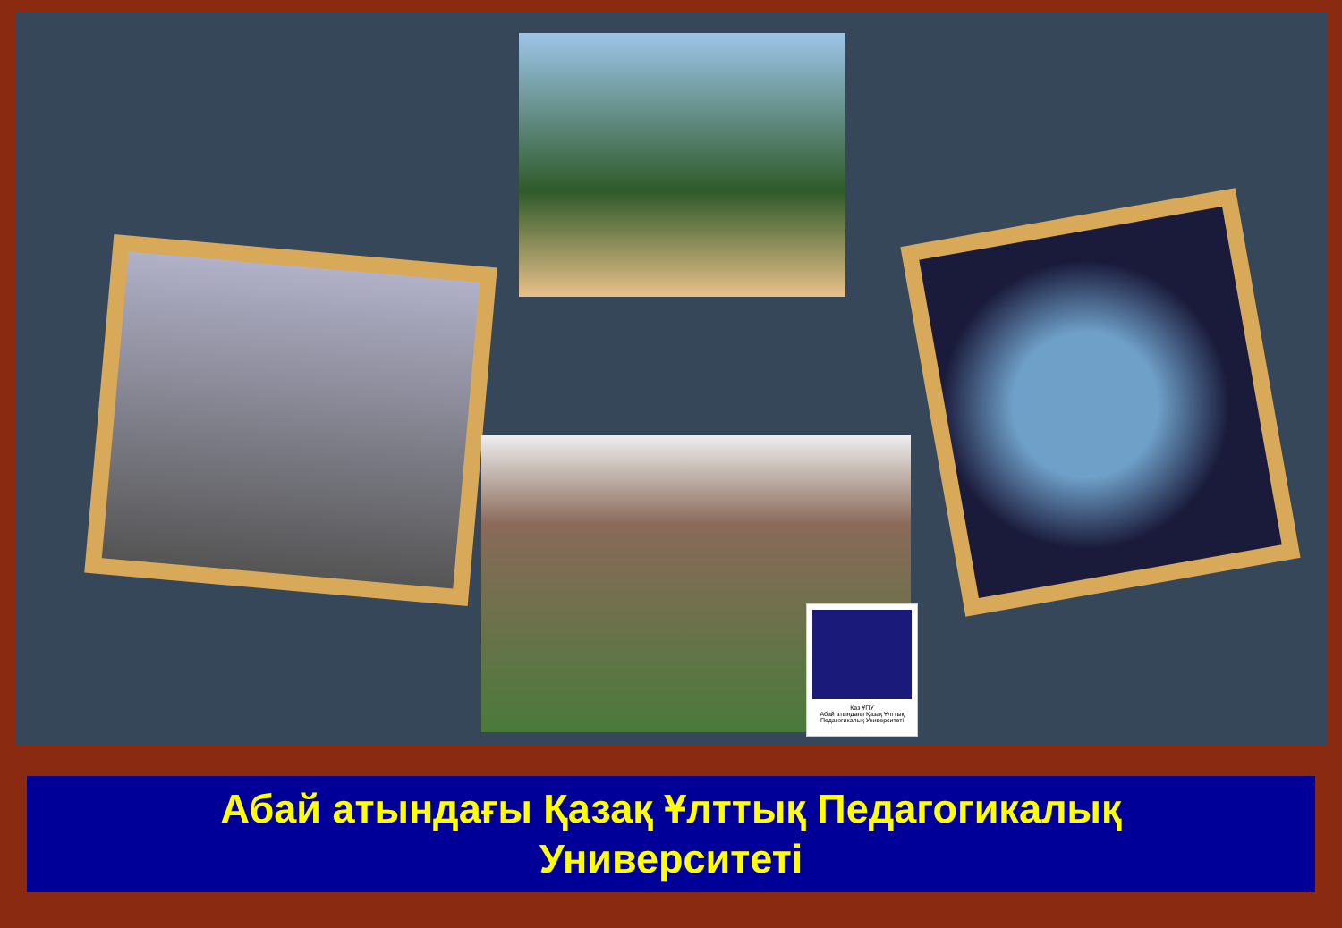Каз ҰПУ
Абай атындағы Қазақ Ұлттық Педагогикалық Университеті
Абай атындағы Қазақ Ұлттық Педагогикалық
Университеті